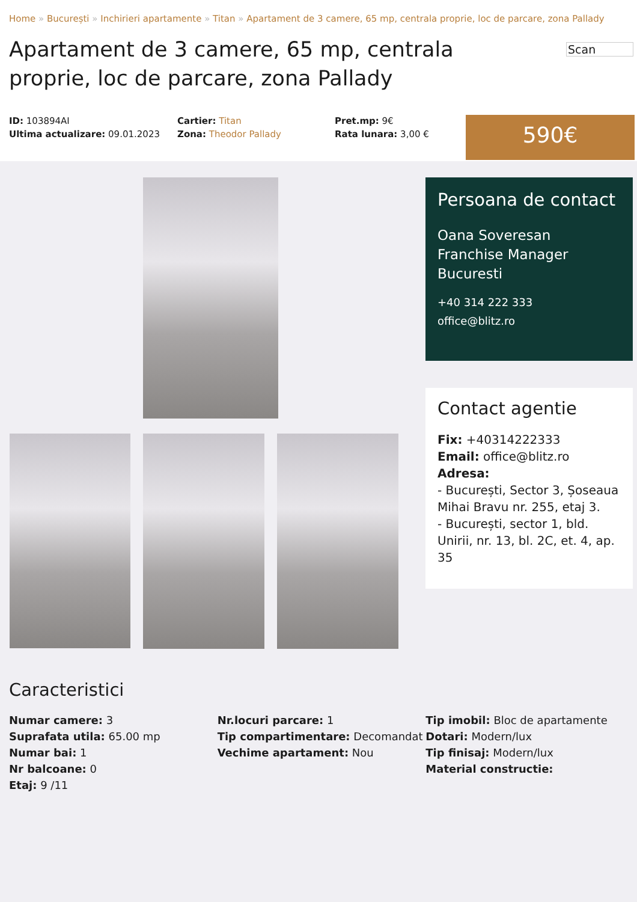Home » București » Inchirieri apartamente » Titan » Apartament de 3 camere, 65 mp, centrala proprie, loc de parcare, zona Pallady
Apartament de 3 camere, 65 mp, centrala proprie, loc de parcare, zona Pallady
Scan
ID: 103894AI
Ultima actualizare: 09.01.2023
Cartier: Titan
Zona: Theodor Pallady
Pret.mp: 9€
Rata lunara: 3,00 €
590€
Persoana de contact
Oana Soveresan
Franchise Manager
Bucuresti
+40 314 222 333
office@blitz.ro
Contact agentie
Fix: +40314222333
Email: office@blitz.ro
Adresa:
- București, Sector 3, Șoseaua Mihai Bravu nr. 255, etaj 3.
- București, sector 1, bld. Unirii, nr. 13, bl. 2C, et. 4, ap. 35
Caracteristici
Numar camere: 3
Suprafata utila: 65.00 mp
Numar bai: 1
Nr balcoane: 0
Etaj: 9 /11
Nr.locuri parcare: 1
Tip compartimentare: Decomandat
Vechime apartament: Nou
Tip imobil: Bloc de apartamente
Dotari: Modern/lux
Tip finisaj: Modern/lux
Material constructie: